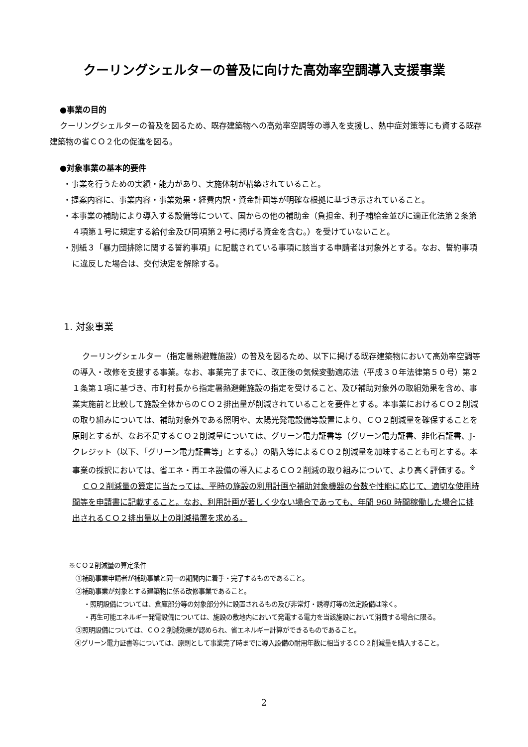クーリングシェルターの普及に向けた高効率空調導入支援事業
●事業の目的
クーリングシェルターの普及を図るため、既存建築物への高効率空調等の導入を支援し、熱中症対策等にも資する既存建築物の省ＣＯ２化の促進を図る。
●対象事業の基本的要件
・事業を行うための実績・能力があり、実施体制が構築されていること。
・提案内容に、事業内容・事業効果・経費内訳・資金計画等が明確な根拠に基づき示されていること。
・本事業の補助により導入する設備等について、国からの他の補助金（負担金、利子補給金並びに適正化法第２条第４項第１号に規定する給付金及び同項第２号に掲げる資金を含む。）を受けていないこと。
・別紙３「暴力団排除に関する誓約事項」に記載されている事項に該当する申請者は対象外とする。なお、誓約事項に違反した場合は、交付決定を解除する。
1. 対象事業
クーリングシェルター（指定暑熱避難施設）の普及を図るため、以下に掲げる既存建築物において高効率空調等の導入・改修を支援する事業。なお、事業完了までに、改正後の気候変動適応法（平成３０年法律第５０号）第２１条第１項に基づき、市町村長から指定暑熱避難施設の指定を受けること、及び補助対象外の取組効果を含め、事業実施前と比較して施設全体からのＣＯ２排出量が削減されていることを要件とする。本事業におけるＣＯ２削減の取り組みについては、補助対象外である照明や、太陽光発電設備等設置により、ＣＯ２削減量を確保することを原則とするが、なお不足するＣＯ２削減量については、グリーン電力証書等（グリーン電力証書、非化石証書、J-クレジット（以下、「グリーン電力証書等」とする。）の購入等によるＣＯ２削減量を加味することも可とする。本事業の採択においては、省エネ・再エネ設備の導入によるＣＯ２削減の取り組みについて、より高く評価する。<sup>※</sup>
ＣＯ２削減量の算定に当たっては、平時の施設の利用計画や補助対象機器の台数や性能に応じて、適切な使用時間等を申請書に記載すること。なお、利用計画が著しく少ない場合であっても、年間 960 時間稼働した場合に排出されるＣＯ２排出量以上の削減措置を求める。
※ＣＯ２削減量の算定条件
①補助事業申請者が補助事業と同一の期間内に着手・完了するものであること。
②補助事業が対象とする建築物に係る改修事業であること。
・照明設備については、倉庫部分等の対象部分外に設置されるもの及び非常灯・誘導灯等の法定設備は除く。
・再生可能エネルギー発電設備については、施設の敷地内において発電する電力を当該施設において消費する場合に限る。
③照明設備については、ＣＯ２削減効果が認められ、省エネルギー計算ができるものであること。
④グリーン電力証書等については、原則として事業完了時までに導入設備の耐用年数に相当するＣＯ２削減量を購入すること。
2